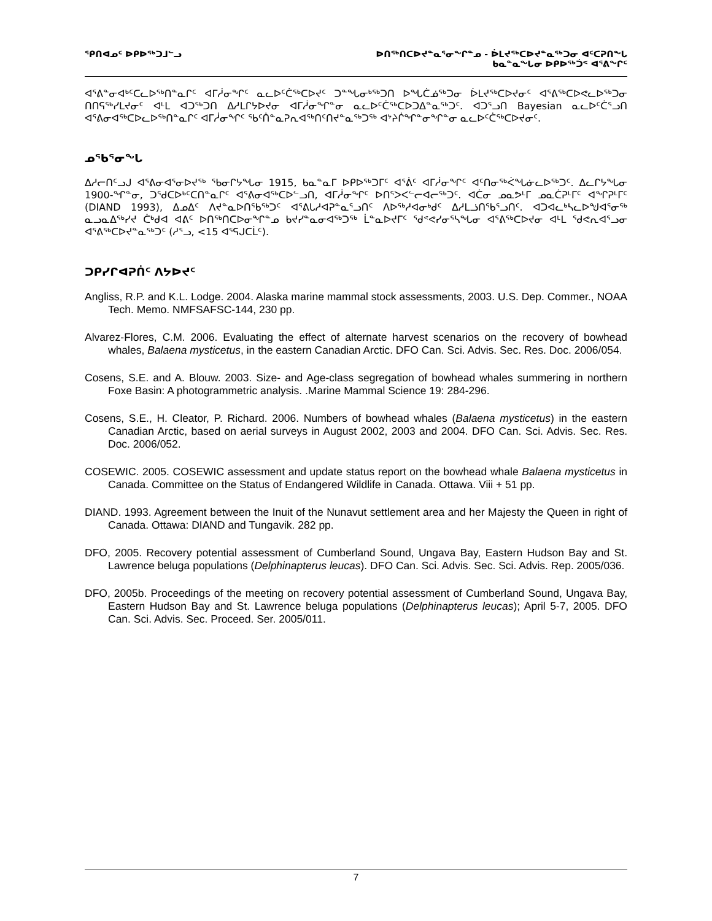ᕿᑎᐊᓄᑦ ᐅᑭᐅᖅᑐᒧᓪᓗ ᐅᑎᖅᑎᑕᐅᔪᓐᓇᕐᓂᖏᓐᓄ - ᐆᒪᔪᖅᑕᐅᔪᓐᓇᖅᑐᓂ ᐊᑦᑕᕈᑎᖓ
ᑲᓇᓐᓇᖓᓂ ᐅᑭᐅᖅᑑᑉ ᐊᕐᕕᖏᑦ
ᐊᕐᕕᓐᓂᐊᒃᑦᑕᓚᐅᖅᑎᓐᓇᒋᑦ ᐊᒥᓲᓂᖏᑦ ᓇᓚᐅᑦᑖᖅᑕᐅᔪᑦ ᑐᓐᖓᓂᒃᖅᑐᑎ ᐅᖓᑖᓅᖅᑐᓂ ᐆᒪᔪᖅᑕᐅᔪᓂᑦ ᐊᕐᕕᖅᑕᐅᕙᓚᐅᖅᑐᓂ ᑎᑎᕋᖅᓯᒪᔪᓂᑦ ᐊᒻᒪ ᐊᑐᖅᑐᑎ ᐃᓱᒪᒋᔭᐅᔪᓂ ᐊᒥᓲᓂᖏᓐᓂ ᓇᓚᐅᑦᑖᖅᑕᐅᑐᐃᓐᓇᖅᑐᑦ. ᐊᑐᕐᓗᑎ Bayesian ᓇᓚᐅᑦᑖᕐᓗᑎ ᐊᕐᕕᓂᐊᖅᑕᐅᓚᐅᖅᑎᓐᓇᒋᑦ ᐊᒥᓲᓂᖏᑦ ᖃᑦᑏᓐᓇᕈᕆᐊᖅᑎᑦᑎᔪᓐᓇᖅᑐᖅ ᐊᔾᔨᒌᖏᓐᓂᖏᓐᓂ ᓇᓚᐅᑦᑖᖅᑕᐅᔪᓂᑦ.
ᓄᖃᕐᓂᖓ
ᐃᓱᓕᑎᑦᓗᒍ ᐊᕐᕕᓂᐊᕐᓂᐅᔪᖅ ᖃᓂᒋᔭᖓᓂ 1915, ᑲᓇᓐᓇᒥ ᐅᑭᐅᖅᑐᒥᑦ ᐊᕐᕖᑦ ᐊᒥᓲᓂᖏᑦ ᐊᑦᑎᓂᖅᐹᖓᓃᓚᐅᖅᑐᑦ. ᐃᓚᒋᔭᖓᓂ 1900-ᖏᓐᓂ, ᑐᖁᑕᐅᒃᑦᑕᑎᓐᓇᒋᑦ ᐊᕐᕕᓂᐊᖅᑕᐅᓪᓗᑎ, ᐊᒥᓲᓂᖏᑦ ᐅᑎᕐᐳᐸᓪᓕᐊᓕᖅᑐᑦ. ᐊᑖᓂ ᓄᓇᕗᒻᒥ ᓄᓇᑖᕈᒻᒥᑦ ᐊᖏᕈᒻᒥᑦ (DIAND 1993), ᐃᓄᐃᑦ ᐱᔪᓐᓇᐅᑎᖃᖅᑐᑦ ᐊᕐᕕᒐᓱᐊᕈᓐᓇᕐᓗᑎᑦ ᐱᐅᖅᓱᐊᓂᒃᑯᑦ ᐃᓱᒪᓘᑎᖃᕐᓗᑎᑦ. ᐊᑐᐊᓚᒃᓴᓚᐅᖑᐊᕐᓂᖅ ᓇᓗᓇᐃᖅᓯᔪ ᑖᒃᑯᐊ ᐊᕕᑦ ᐅᑎᖅᑎᑕᐅᓂᖏᓐᓄ ᑲᔪᓯᓐᓇᓂᐊᖅᑐᖅ ᒫᓐᓇᐅᔪᒥᑦ ᖁᕝᕙᓯᓂᕐᓴᖓᓂ ᐊᕐᕕᖅᑕᐅᔪᓂ ᐊᒻᒪ ᖁᕙᕆᐊᕐᓗᓂ ᐊᕐᕕᖅᑕᐅᔪᓐᓇᖅᑐᑦ (ᓱᕐᓗ, <15 ᐊᕐᕋᒍᑕᒫᑦ).
ᑐᑭᓯᒋᐊᕈᑏᑦ ᐱᔭᐅᔪᑦ
Angliss, R.P. and K.L. Lodge. 2004. Alaska marine mammal stock assessments, 2003. U.S. Dep. Commer., NOAA Tech. Memo. NMFSAFSC-144, 230 pp.
Alvarez-Flores, C.M. 2006. Evaluating the effect of alternate harvest scenarios on the recovery of bowhead whales, Balaena mysticetus, in the eastern Canadian Arctic. DFO Can. Sci. Advis. Sec. Res. Doc. 2006/054.
Cosens, S.E. and A. Blouw. 2003. Size- and Age-class segregation of bowhead whales summering in northern Foxe Basin: A photogrammetric analysis. .Marine Mammal Science 19: 284-296.
Cosens, S.E., H. Cleator, P. Richard. 2006. Numbers of bowhead whales (Balaena mysticetus) in the eastern Canadian Arctic, based on aerial surveys in August 2002, 2003 and 2004. DFO Can. Sci. Advis. Sec. Res. Doc. 2006/052.
COSEWIC. 2005. COSEWIC assessment and update status report on the bowhead whale Balaena mysticetus in Canada. Committee on the Status of Endangered Wildlife in Canada. Ottawa. Viii + 51 pp.
DIAND. 1993. Agreement between the Inuit of the Nunavut settlement area and her Majesty the Queen in right of Canada. Ottawa: DIAND and Tungavik. 282 pp.
DFO, 2005. Recovery potential assessment of Cumberland Sound, Ungava Bay, Eastern Hudson Bay and St. Lawrence beluga populations (Delphinapterus leucas). DFO Can. Sci. Advis. Sec. Sci. Advis. Rep. 2005/036.
DFO, 2005b. Proceedings of the meeting on recovery potential assessment of Cumberland Sound, Ungava Bay, Eastern Hudson Bay and St. Lawrence beluga populations (Delphinapterus leucas); April 5-7, 2005. DFO Can. Sci. Advis. Sec. Proceed. Ser. 2005/011.
7